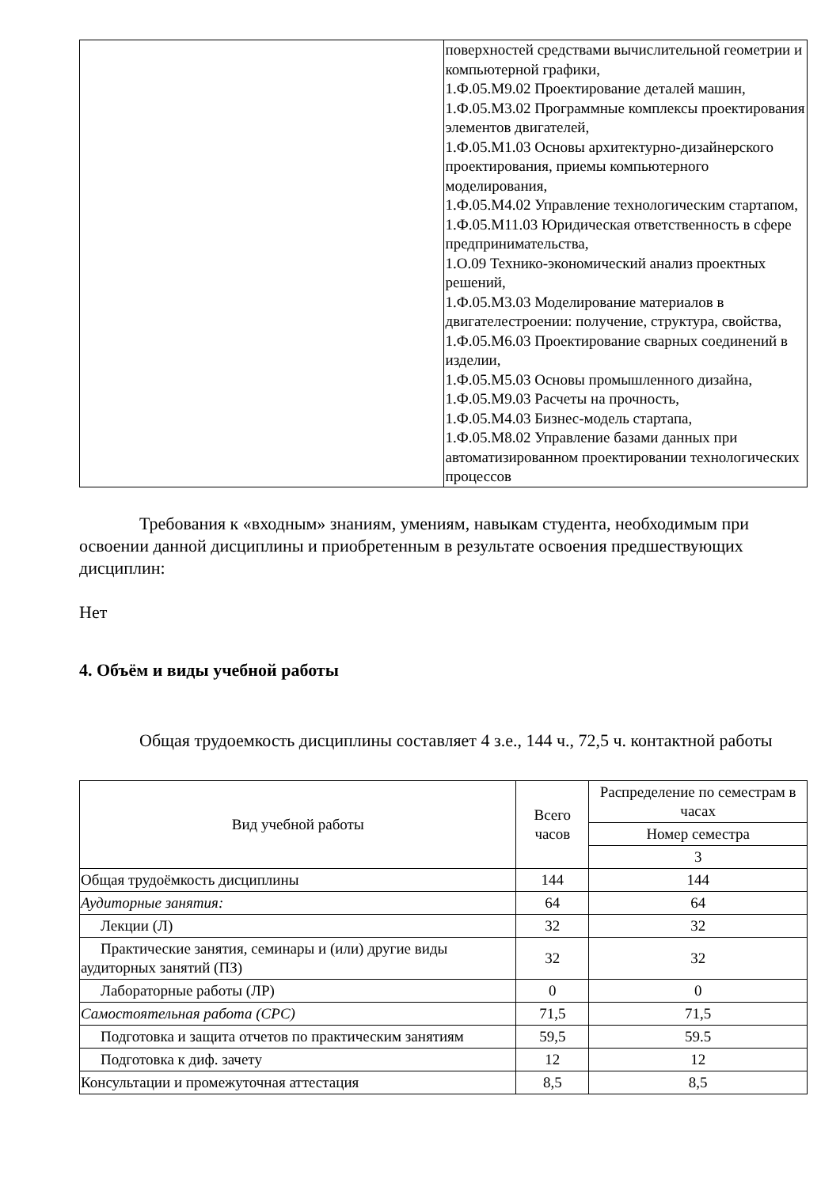| | поверхностей средствами вычислительной геометрии и компьютерной графики, 1.Ф.05.М9.02 Проектирование деталей машин, 1.Ф.05.М3.02 Программные комплексы проектирования элементов двигателей, 1.Ф.05.М1.03 Основы архитектурно-дизайнерского проектирования, приемы компьютерного моделирования, 1.Ф.05.М4.02 Управление технологическим стартапом, 1.Ф.05.М11.03 Юридическая ответственность в сфере предпринимательства, 1.О.09 Технико-экономический анализ проектных решений, 1.Ф.05.М3.03 Моделирование материалов в двигателестроении: получение, структура, свойства, 1.Ф.05.М6.03 Проектирование сварных соединений в изделии, 1.Ф.05.М5.03 Основы промышленного дизайна, 1.Ф.05.М9.03 Расчеты на прочность, 1.Ф.05.М4.03 Бизнес-модель стартапа, 1.Ф.05.М8.02 Управление базами данных при автоматизированном проектировании технологических процессов |
Требования к «входным» знаниям, умениям, навыкам студента, необходимым при освоении данной дисциплины и приобретенным в результате освоения предшествующих дисциплин:
Нет
4. Объём и виды учебной работы
Общая трудоемкость дисциплины составляет 4 з.е., 144 ч., 72,5 ч. контактной работы
| Вид учебной работы | Всего часов | Распределение по семестрам в часах |
| --- | --- | --- |
| | | Номер семестра |
| | | 3 |
| Общая трудоёмкость дисциплины | 144 | 144 |
| Аудиторные занятия: | 64 | 64 |
| Лекции (Л) | 32 | 32 |
| Практические занятия, семинары и (или) другие виды аудиторных занятий (ПЗ) | 32 | 32 |
| Лабораторные работы (ЛР) | 0 | 0 |
| Самостоятельная работа (СРС) | 71,5 | 71,5 |
| Подготовка и защита отчетов по практическим занятиям | 59,5 | 59.5 |
| Подготовка к диф. зачету | 12 | 12 |
| Консультации и промежуточная аттестация | 8,5 | 8,5 |